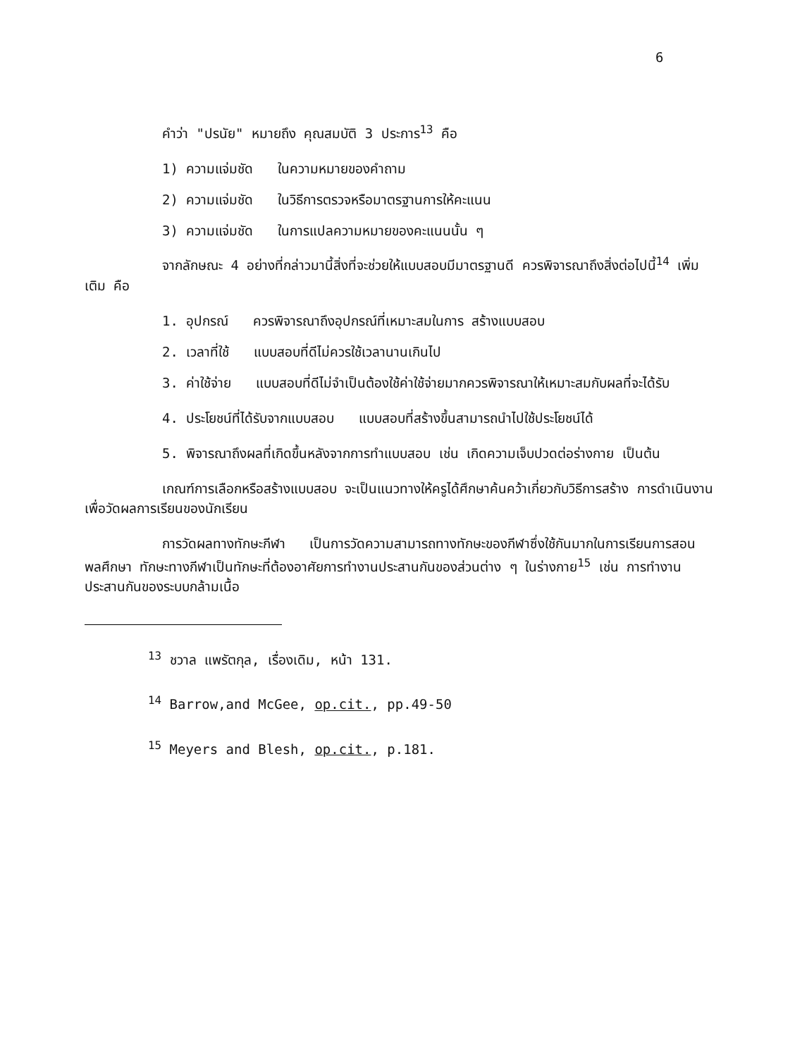6
คำว่า "ปรนัย" หมายถึง คุณสมบัติ 3 ประการ<sup>13</sup> คือ
1) ความแจ่มชัด ในความหมายของคำถาม
2) ความแจ่มชัด ในวิธีการตรวจหรือมาตรฐานการให้คะแนน
3) ความแจ่มชัด ในการแปลความหมายของคะแนนนั้น ๆ
จากลักษณะ 4 อย่างที่กล่าวมานี้สิ่งที่จะช่วยให้แบบสอบมีมาตรฐานดี ควรพิจารณาถึงสิ่งต่อไปนี้<sup>14</sup> เพิ่มเติม คือ
1. อุปกรณ์ ควรพิจารณาถึงอุปกรณ์ที่เหมาะสมในการ สร้างแบบสอบ
2. เวลาที่ใช้ แบบสอบที่ดีไม่ควรใช้เวลานานเกินไป
3. ค่าใช้จ่าย แบบสอบที่ดีไม่จำเป็นต้องใช้ค่าใช้จ่ายมากควรพิจารณาให้เหมาะสมกับผลที่จะได้รับ
4. ประโยชน์ที่ได้รับจากแบบสอบ แบบสอบที่สร้างขึ้นสามารถนำไปใช้ประโยชน์ได้
5. พิจารณาถึงผลที่เกิดขึ้นหลังจากการทำแบบสอบ เช่น เกิดความเจ็บปวดต่อร่างกาย เป็นต้น
เกณฑ์การเลือกหรือสร้างแบบสอบ จะเป็นแนวทางให้ครูได้ศึกษาค้นคว้าเกี่ยวกับวิธีการสร้าง การดำเนินงาน เพื่อวัดผลการเรียนของนักเรียน
การวัดผลทางทักษะกีฬา เป็นการวัดความสามารถทางทักษะของกีฬาซึ่งใช้กันมากในการเรียนการสอนพลศึกษา ทักษะทางกีฬาเป็นทักษะที่ต้องอาศัยการทำงานประสานกันของส่วนต่าง ๆ ในร่างกาย<sup>15</sup> เช่น การทำงานประสานกันของระบบกล้ามเนื้อ
<sup>13</sup> ชวาล แพรัตกุล, เรื่องเดิม, หน้า 131.
<sup>14</sup> Barrow,and McGee, op.cit., pp.49-50
<sup>15</sup> Meyers and Blesh, op.cit., p.181.